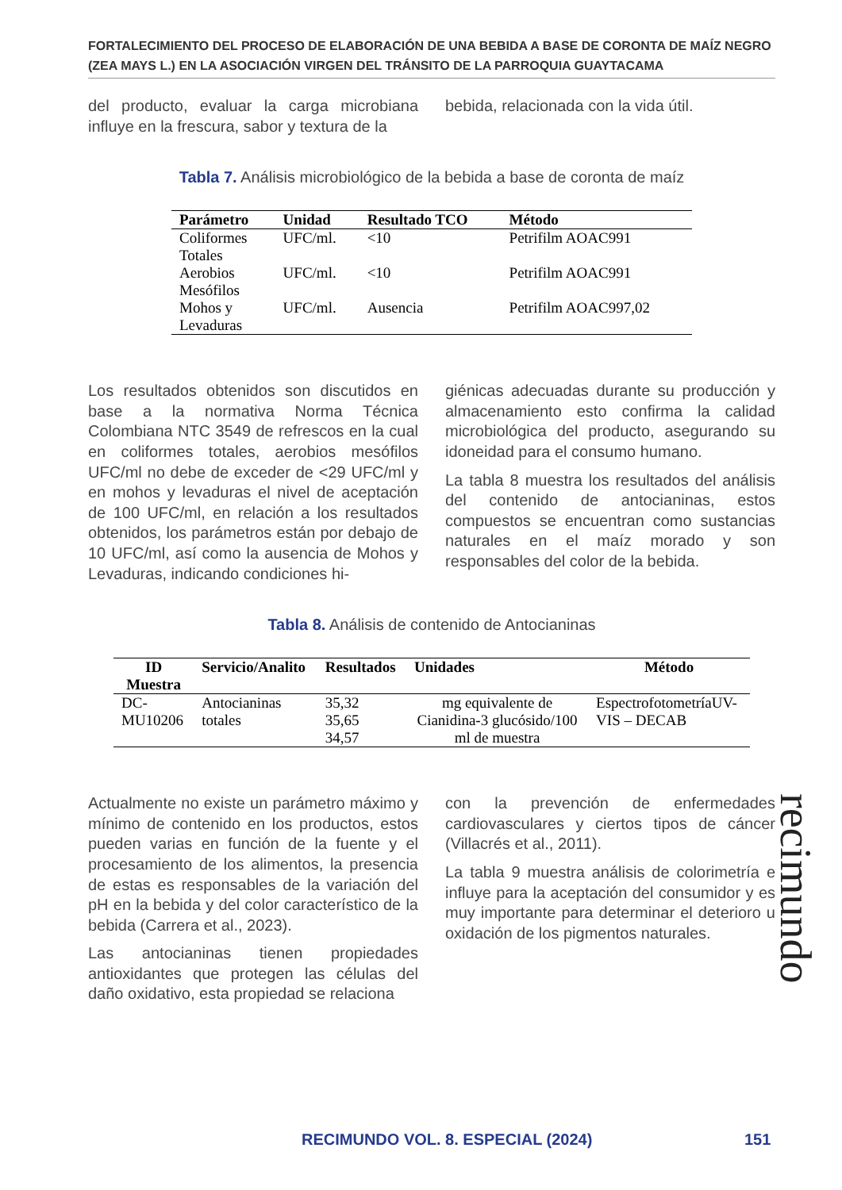FORTALECIMIENTO DEL PROCESO DE ELABORACIÓN DE UNA BEBIDA A BASE DE CORONTA DE MAÍZ NEGRO (ZEA MAYS L.) EN LA ASOCIACIÓN VIRGEN DEL TRÁNSITO DE LA PARROQUIA GUAYTACAMA
del producto, evaluar la carga microbiana influye en la frescura, sabor y textura de la
bebida, relacionada con la vida útil.
Tabla 7. Análisis microbiológico de la bebida a base de coronta de maíz
| Parámetro | Unidad | Resultado TCO | Método |
| --- | --- | --- | --- |
| Coliformes Totales | UFC/ml. | <10 | Petrifilm AOAC991 |
| Aerobios Mesófilos | UFC/ml. | <10 | Petrifilm AOAC991 |
| Mohos y Levaduras | UFC/ml. | Ausencia | Petrifilm AOAC997,02 |
Los resultados obtenidos son discutidos en base a la normativa Norma Técnica Colombiana NTC 3549 de refrescos en la cual en coliformes totales, aerobios mesófilos UFC/ml no debe de exceder de <29 UFC/ml y en mohos y levaduras el nivel de aceptación de 100 UFC/ml, en relación a los resultados obtenidos, los parámetros están por debajo de 10 UFC/ml, así como la ausencia de Mohos y Levaduras, indicando condiciones hi-
giénicas adecuadas durante su producción y almacenamiento esto confirma la calidad microbiológica del producto, asegurando su idoneidad para el consumo humano.
La tabla 8 muestra los resultados del análisis del contenido de antocianinas, estos compuestos se encuentran como sustancias naturales en el maíz morado y son responsables del color de la bebida.
Tabla 8. Análisis de contenido de Antocianinas
| ID Muestra | Servicio/Analito | Resultados | Unidades | Método |
| --- | --- | --- | --- | --- |
| DC- MU10206 | Antocianinas totales | 35,32 35,65 34,57 | mg equivalente de Cianidina-3 glucósido/100 ml de muestra | EspectrofotometríaUV- VIS – DECAB |
Actualmente no existe un parámetro máximo y mínimo de contenido en los productos, estos pueden varias en función de la fuente y el procesamiento de los alimentos, la presencia de estas es responsables de la variación del pH en la bebida y del color característico de la bebida (Carrera et al., 2023).
Las antocianinas tienen propiedades antioxidantes que protegen las células del daño oxidativo, esta propiedad se relaciona
con la prevención de enfermedades cardiovasculares y ciertos tipos de cáncer (Villacrés et al., 2011).
La tabla 9 muestra análisis de colorimetría e influye para la aceptación del consumidor y es muy importante para determinar el deterioro u oxidación de los pigmentos naturales.
recimundo
RECIMUNDO VOL. 8. ESPECIAL (2024)
151